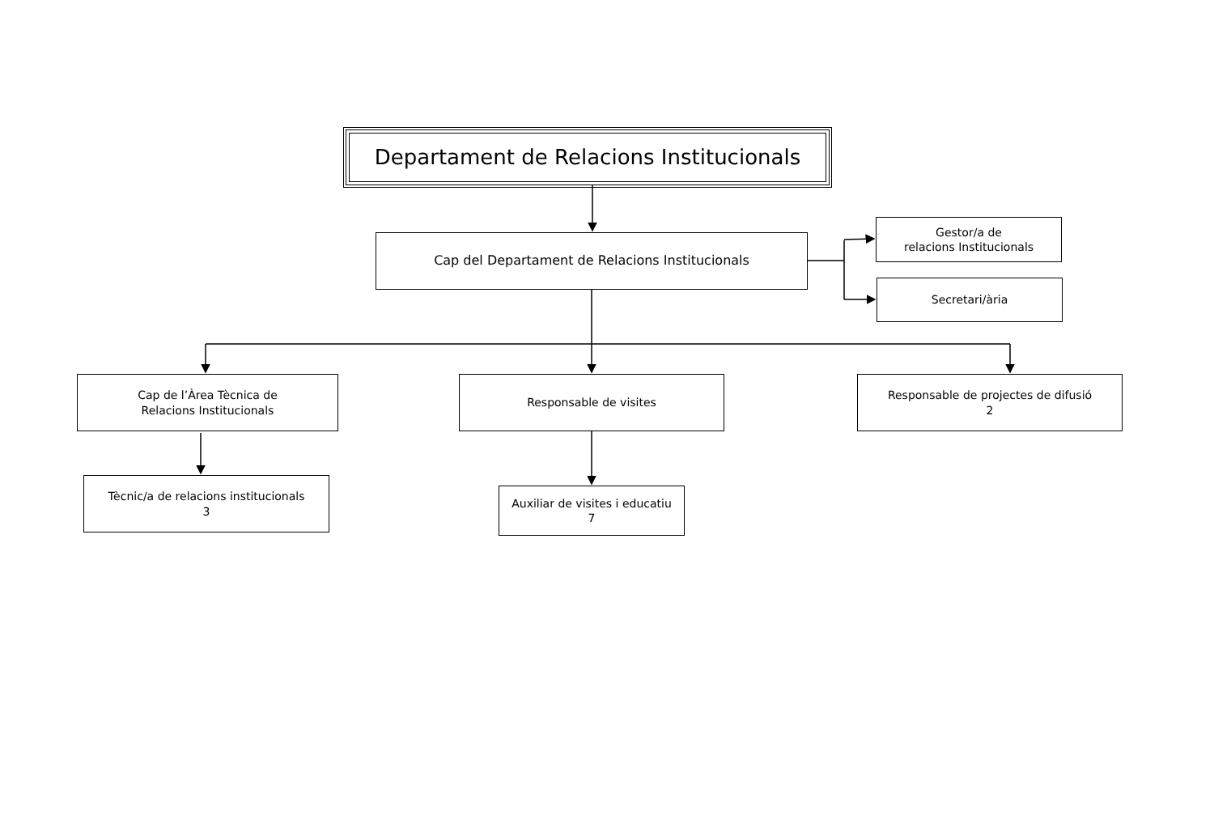Departament de Relacions Institucionals
Cap del Departament de Relacions Institucionals
Gestor/a de
relacions Institucionals
Secretari/ària
Cap de l’Àrea Tècnica de
Relacions Institucionals
Responsable de visites
Responsable de projectes de difusió
2
Tècnic/a de relacions institucionals
3
Auxiliar de visites i educatiu
7